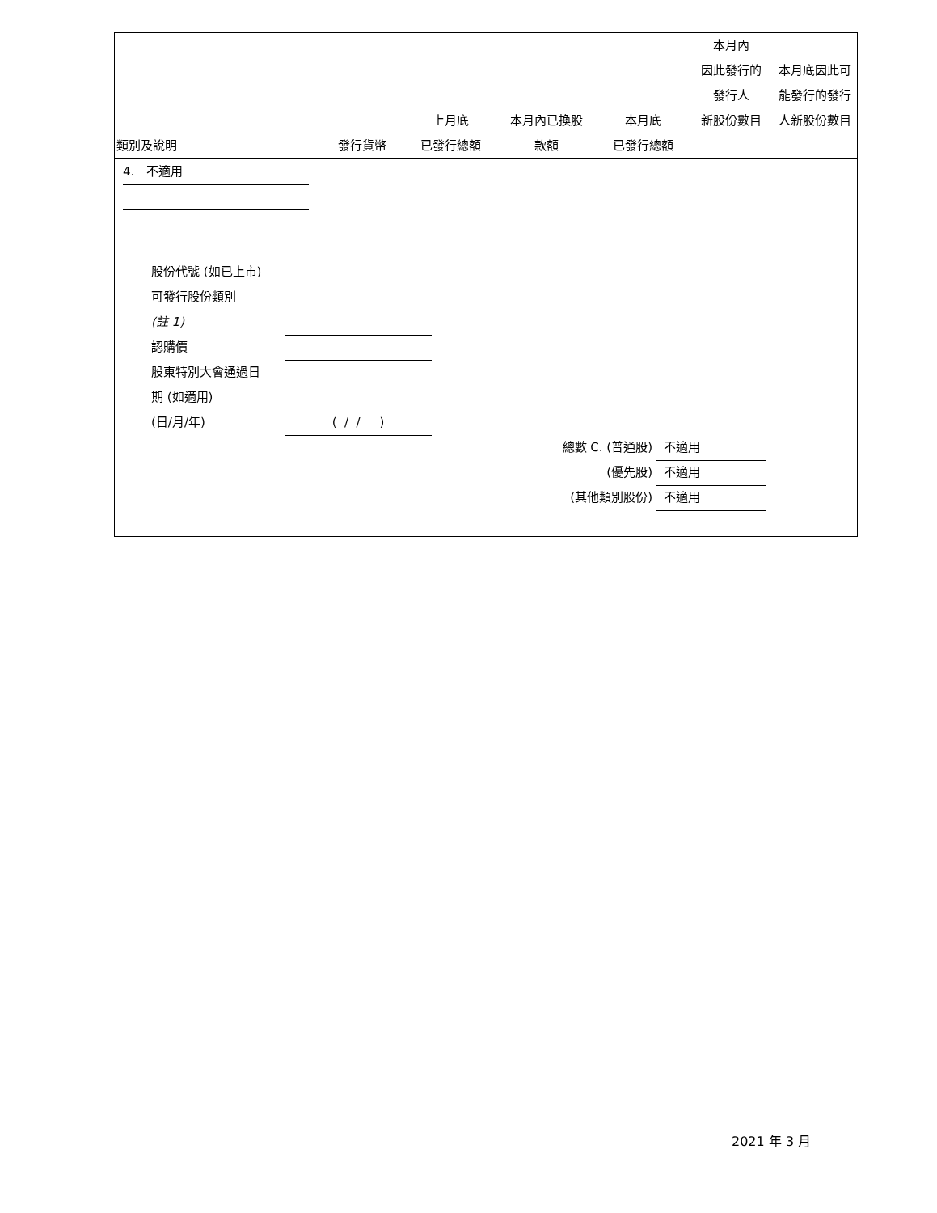| 類別及說明 | 發行貨幣 | 上月底 已發行總額 | 本月內已換股 款額 | 本月底 已發行總額 | 本月內 因此發行的 發行人 新股份數目 | 本月底因此可 能發行的發行 人新股份數目 |
| --- | --- | --- | --- | --- | --- | --- |
4. 不適用
股份代號 (如已上市)
可發行股份類別
(註 1)
認購價
股東特別大會通過日
期 (如適用)
(日/月/年) ( / / )
總數 C. (普通股) 不適用
(優先股) 不適用
(其他類別股份) 不適用
2021 年 3 月